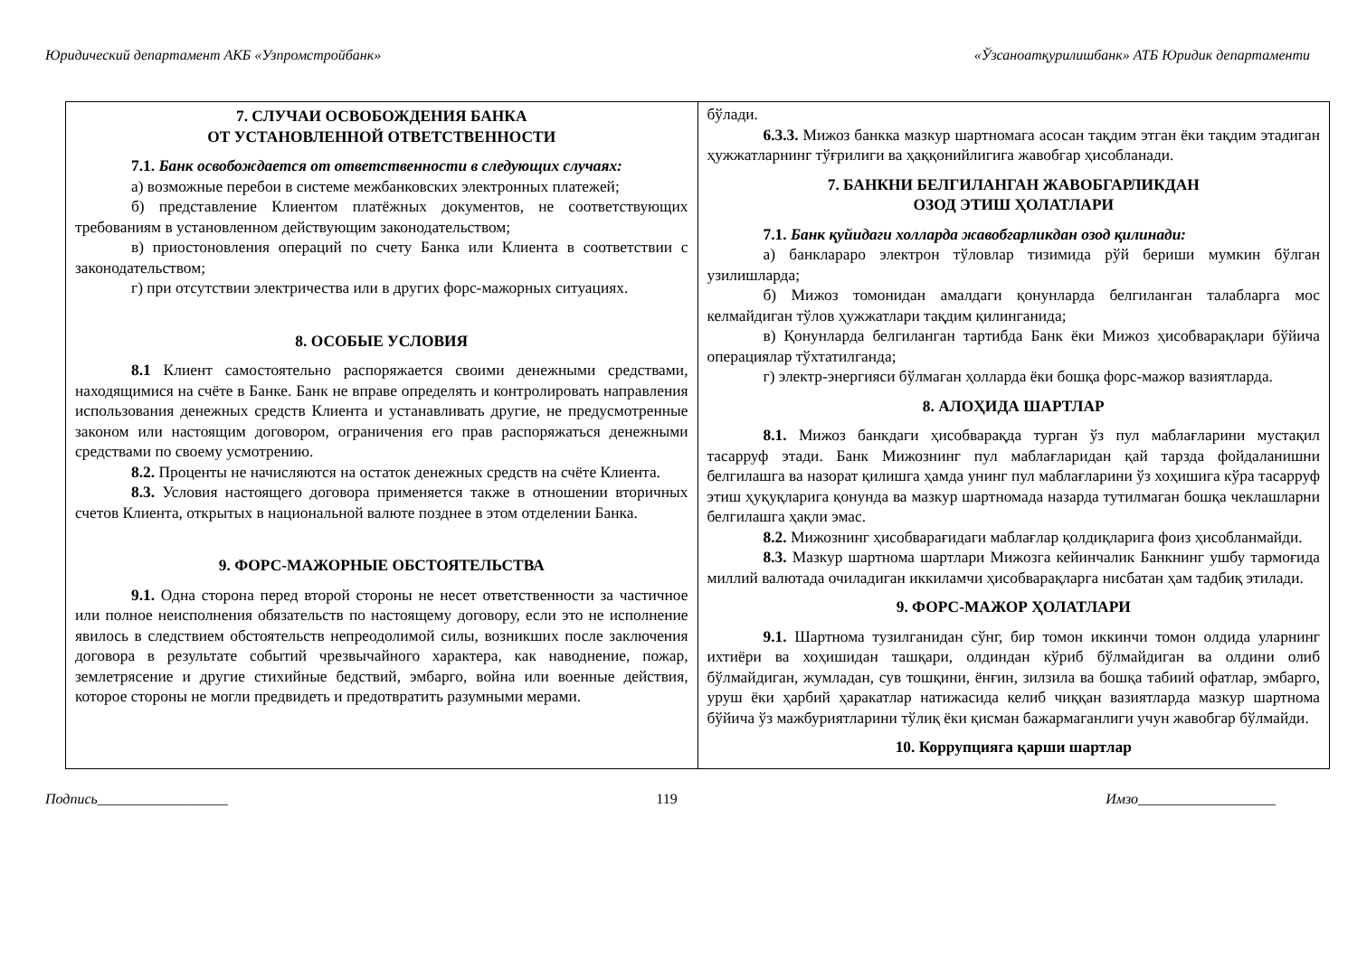Юридический департамент АКБ «Узпромстройбанк» «Ўзсаноатқурилишбанк» АТБ Юридик департаменти
| 7. СЛУЧАИ ОСВОБОЖДЕНИЯ БАНКА ОТ УСТАНОВЛЕННОЙ ОТВЕТСТВЕННОСТИ 7.1. Банк освобождается от ответственности в следующих случаях: а) возможные перебои в системе межбанковских электронных платежей; б) представление Клиентом платёжных документов, не соответствующих требованиям в установленном действующим законодательством; в) приостоновления операций по счету Банка или Клиента в соответствии с законодательством; г) при отсутствии электричества или в других форс-мажорных ситуациях. 8. ОСОБЫЕ УСЛОВИЯ 8.1 Клиент самостоятельно распоряжается своими денежными средствами, находящимися на счёте в Банке. Банк не вправе определять и контролировать направления использования денежных средств Клиента и устанавливать другие, не предусмотренные законом или настоящим договором, ограничения его прав распоряжаться денежными средствами по своему усмотрению. 8.2. Проценты не начисляются на остаток денежных средств на счёте Клиента. 8.3. Условия настоящего договора применяется также в отношении вторичных счетов Клиента, открытых в национальной валюте позднее в этом отделении Банка. 9. ФОРС-МАЖОРНЫЕ ОБСТОЯТЕЛЬСТВА 9.1. Одна сторона перед второй стороны не несет ответственности за частичное или полное неисполнения обязательств по настоящему договору, если это не исполнение явилось в следствием обстоятельств непреодолимой силы, возникших после заключения договора в результате событий чрезвычайного характера, как наводнение, пожар, землетрясение и другие стихийные бедствий, эмбарго, война или военные действия, которое стороны не могли предвидеть и предотвратить разумными мерами. | бўлади. 6.3.3. Мижоз банкка мазкур шартномага асосан тақдим этган ёки тақдим этадиган ҳужжатларнинг тўғрилиги ва ҳаққонийлигига жавобгар ҳисобланади. 7. БАНКНИ БЕЛГИЛАНГАН ЖАВОБГАРЛИКДАН ОЗОД ЭТИШ ҲОЛАТЛАРИ 7.1. Банк қуйидаги холларда жавобгарликдан озод қилинади: а) банклараро электрон тўловлар тизимида рўй бериши мумкин бўлган узилишларда; б) Мижоз томонидан амалдаги қонунларда белгиланган талабларга мос келмайдиган тўлов ҳужжатлари тақдим қилинганида; в) Қонунларда белгиланган тартибда Банк ёки Мижоз ҳисобварақлари бўйича операциялар тўхтатилганда; г) электр-энергияси бўлмаган ҳолларда ёки бошқа форс-мажор вазиятларда. 8. АЛОҲИДА ШАРТЛАР 8.1. Мижоз банкдаги ҳисобварақда турган ўз пул маблағларини мустақил тасарруф этади. Банк Мижознинг пул маблағларидан қай тарзда фойдаланишни белгилашга ва назорат қилишга ҳамда унинг пул маблағларини ўз хоҳишига кўра тасарруф этиш ҳуқуқларига қонунда ва мазкур шартномада назарда тутилмаган бошқа чеклашларни белгилашга ҳақли эмас. 8.2. Мижознинг ҳисобварағидаги маблағлар қолдиқларига фоиз ҳисобланмайди. 8.3. Мазкур шартнома шартлари Мижозга кейинчалик Банкнинг ушбу тармоғида миллий валютада очиладиган иккиламчи ҳисобварақларга нисбатан ҳам тадбиқ этилади. 9. ФОРС-МАЖОР ҲОЛАТЛАРИ 9.1. Шартнома тузилганидан сўнг, бир томон иккинчи томон олдида уларнинг ихтиёри ва хоҳишидан ташқари, олдиндан кўриб бўлмайдиган ва олдини олиб бўлмайдиган, жумладан, сув тошқини, ёнғин, зилзила ва бошқа табиий офатлар, эмбарго, уруш ёки ҳарбий ҳаракатлар натижасида келиб чиққан вазиятларда мазкур шартнома бўйича ўз мажбуриятларини тўлиқ ёки қисман бажармаганлиги учун жавобгар бўлмайди. 10. Коррупцияга қарши шартлар |
Подпись__________________ 119 Имзо___________________